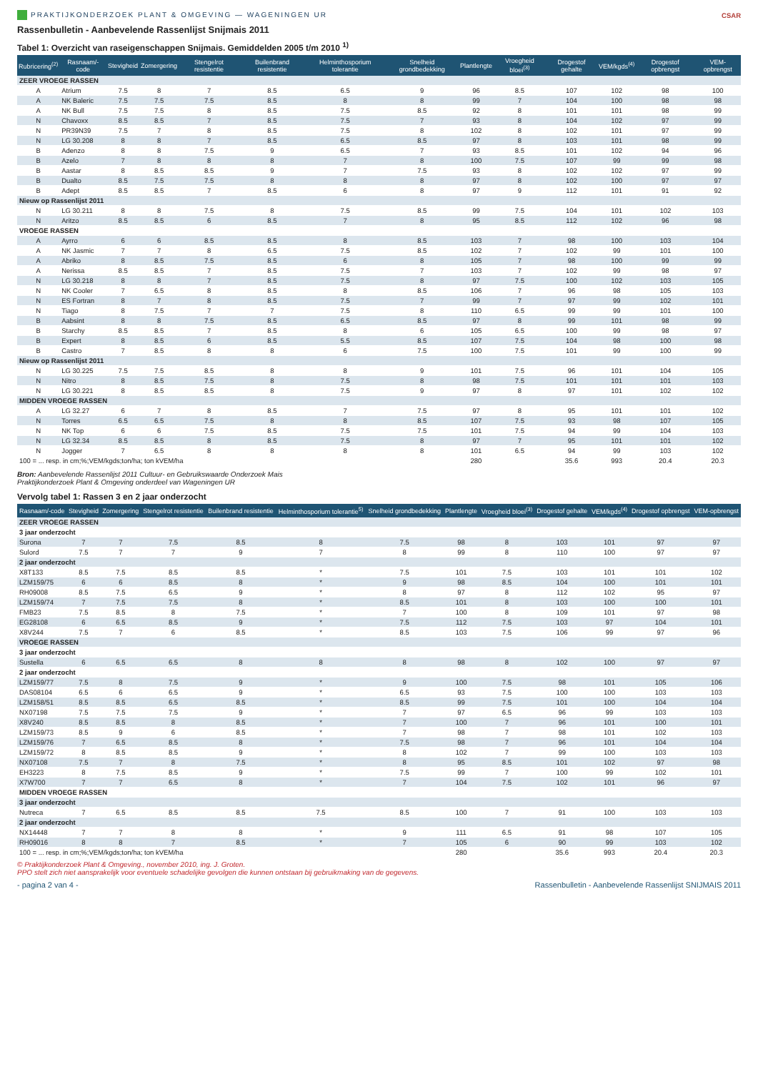PRAKTIJKONDERZOEK PLANT & OMGEVING — WAGENINGEN UR CSAR
Rassenbulletin - Aanbevelende Rassenlijst Snijmais 2011
Tabel 1: Overzicht van raseigenschappen Snijmais. Gemiddelden 2005 t/m 2010 <sup>1)</sup>
| Rubricering<sup>(2)</sup> | Rasnaam/-code | Stevigheid | Zomergering | Stengelrot resistentie | Builenbrand resistentie | Helminthosporium tolerantie | Snelheid grondbedekking | Plantlengte | Vroegheid bloei<sup>(3)</sup> | Drogestof gehalte | VEM/kgds<sup>(4)</sup> | Drogestof opbrengst | VEM-opbrengst |
| --- | --- | --- | --- | --- | --- | --- | --- | --- | --- | --- | --- | --- | --- |
| ZEER VROEGE RASSEN | | | | | | | | | | | | | |
| A | Atrium | 7.5 | 8 | 7 | 8.5 | 6.5 | 9 | 96 | 8.5 | 107 | 102 | 98 | 100 |
| A | NK Baleric | 7.5 | 7.5 | 7.5 | 8.5 | 8 | 8 | 99 | 7 | 104 | 100 | 98 | 98 |
| A | NK Bull | 7.5 | 7.5 | 8 | 8.5 | 7.5 | 8.5 | 92 | 8 | 101 | 101 | 98 | 99 |
| N | Chavoxx | 8.5 | 8.5 | 7 | 8.5 | 7.5 | 7 | 93 | 8 | 104 | 102 | 97 | 99 |
| N | PR39N39 | 7.5 | 7 | 8 | 8.5 | 7.5 | 8 | 102 | 8 | 102 | 101 | 97 | 99 |
| N | LG 30.208 | 8 | 8 | 7 | 8.5 | 6.5 | 8.5 | 97 | 8 | 103 | 101 | 98 | 99 |
| B | Adenzo | 8 | 8 | 7.5 | 9 | 6.5 | 7 | 93 | 8.5 | 101 | 102 | 94 | 96 |
| B | Azelo | 7 | 8 | 8 | 8 | 7 | 8 | 100 | 7.5 | 107 | 99 | 99 | 98 |
| B | Aastar | 8 | 8.5 | 8.5 | 9 | 7 | 7.5 | 93 | 8 | 102 | 102 | 97 | 99 |
| B | Dualto | 8.5 | 7.5 | 7.5 | 8 | 8 | 8 | 97 | 8 | 102 | 100 | 97 | 97 |
| B | Adept | 8.5 | 8.5 | 7 | 8.5 | 6 | 8 | 97 | 9 | 112 | 101 | 91 | 92 |
| Nieuw op Rassenlijst 2011 | | | | | | | | | | | | | |
| N | LG 30.211 | 8 | 8 | 7.5 | 8 | 7.5 | 8.5 | 99 | 7.5 | 104 | 101 | 102 | 103 |
| N | Aritzo | 8.5 | 8.5 | 6 | 8.5 | 7 | 8 | 95 | 8.5 | 112 | 102 | 96 | 98 |
| VROEGE RASSEN | | | | | | | | | | | | | |
| A | Ayrro | 6 | 6 | 8.5 | 8.5 | 8 | 8.5 | 103 | 7 | 98 | 100 | 103 | 104 |
| A | NK Jasmic | 7 | 7 | 8 | 6.5 | 7.5 | 8.5 | 102 | 7 | 102 | 99 | 101 | 100 |
| A | Abriko | 8 | 8.5 | 7.5 | 8.5 | 6 | 8 | 105 | 7 | 98 | 100 | 99 | 99 |
| A | Nerissa | 8.5 | 8.5 | 7 | 8.5 | 7.5 | 7 | 103 | 7 | 102 | 99 | 98 | 97 |
| N | LG 30.218 | 8 | 8 | 7 | 8.5 | 7.5 | 8 | 97 | 7.5 | 100 | 102 | 103 | 105 |
| N | NK Cooler | 7 | 6.5 | 8 | 8.5 | 8 | 8.5 | 106 | 7 | 96 | 98 | 105 | 103 |
| N | ES Fortran | 8 | 7 | 8 | 8.5 | 7.5 | 7 | 99 | 7 | 97 | 99 | 102 | 101 |
| N | Tiago | 8 | 7.5 | 7 | 7 | 7.5 | 8 | 110 | 6.5 | 99 | 99 | 101 | 100 |
| B | Aabsint | 8 | 8 | 7.5 | 8.5 | 6.5 | 8.5 | 97 | 8 | 99 | 101 | 98 | 99 |
| B | Starchy | 8.5 | 8.5 | 7 | 8.5 | 8 | 6 | 105 | 6.5 | 100 | 99 | 98 | 97 |
| B | Expert | 8 | 8.5 | 6 | 8.5 | 5.5 | 8.5 | 107 | 7.5 | 104 | 98 | 100 | 98 |
| B | Castro | 7 | 8.5 | 8 | 8 | 6 | 7.5 | 100 | 7.5 | 101 | 99 | 100 | 99 |
| Nieuw op Rassenlijst 2011 | | | | | | | | | | | | | |
| N | LG 30.225 | 7.5 | 7.5 | 8.5 | 8 | 8 | 9 | 101 | 7.5 | 96 | 101 | 104 | 105 |
| N | Nitro | 8 | 8.5 | 7.5 | 8 | 7.5 | 8 | 98 | 7.5 | 101 | 101 | 101 | 103 |
| N | LG 30.221 | 8 | 8.5 | 8.5 | 8 | 7.5 | 9 | 97 | 8 | 97 | 101 | 102 | 102 |
| MIDDEN VROEGE RASSEN | | | | | | | | | | | | | |
| A | LG 32.27 | 6 | 7 | 8 | 8.5 | 7 | 7.5 | 97 | 8 | 95 | 101 | 101 | 102 |
| N | Torres | 6.5 | 6.5 | 7.5 | 8 | 8 | 8.5 | 107 | 7.5 | 93 | 98 | 107 | 105 |
| N | NK Top | 6 | 6 | 7.5 | 8.5 | 7.5 | 7.5 | 101 | 7.5 | 94 | 99 | 104 | 103 |
| N | LG 32.34 | 8.5 | 8.5 | 8 | 8.5 | 7.5 | 8 | 97 | 7 | 95 | 101 | 101 | 102 |
| N | Jogger | 7 | 6.5 | 8 | 8 | 8 | 8 | 101 | 6.5 | 94 | 99 | 103 | 102 |
| 100 = ... resp. in cm;%;VEM/kgds;ton/ha; ton kVEM/ha | | | | | | | | 280 | | 35.6 | 993 | 20.4 | 20.3 |
Bron: Aanbevelende Rassenlijst 2011 Cultuur- en Gebruikswaarde Onderzoek Mais
Praktijkonderzoek Plant & Omgeving onderdeel van Wageningen UR
Vervolg tabel 1: Rassen 3 en 2 jaar onderzocht
| Rasnaam/-code | Stevigheid | Zomergering | Stengelrot resistentie | Builenbrand resistentie | Helminthosporium tolerantie<sup>5)</sup> | Snelheid grondbedekking | Plantlengte | Vroegheid bloei<sup>(3)</sup> | Drogestof gehalte | VEM/kgds<sup>(4)</sup> | Drogestof opbrengst | VEM-opbrengst |
| --- | --- | --- | --- | --- | --- | --- | --- | --- | --- | --- | --- | --- |
| ZEER VROEGE RASSEN | | | | | | | | | | | | |
| 3 jaar onderzocht | | | | | | | | | | | | |
| Surona | 7 | 7 | 7.5 | 8.5 | 8 | 7.5 | 98 | 8 | 103 | 101 | 97 | 97 |
| Sulord | 7.5 | 7 | 7 | 9 | 7 | 8 | 99 | 8 | 110 | 100 | 97 | 97 |
| 2 jaar onderzocht | | | | | | | | | | | | |
| X8T133 | 8.5 | 7.5 | 8.5 | 8.5 | * | 7.5 | 101 | 7.5 | 103 | 101 | 101 | 102 |
| LZM159/75 | 6 | 6 | 8.5 | 8 | * | 9 | 98 | 8.5 | 104 | 100 | 101 | 101 |
| RH09008 | 8.5 | 7.5 | 6.5 | 9 | * | 8 | 97 | 8 | 112 | 102 | 95 | 97 |
| LZM159/74 | 7 | 7.5 | 7.5 | 8 | * | 8.5 | 101 | 8 | 103 | 100 | 100 | 101 |
| FMB23 | 7.5 | 8.5 | 8 | 7.5 | * | 7 | 100 | 8 | 109 | 101 | 97 | 98 |
| EG28108 | 6 | 6.5 | 8.5 | 9 | * | 7.5 | 112 | 7.5 | 103 | 97 | 104 | 101 |
| X8V244 | 7.5 | 7 | 6 | 8.5 | * | 8.5 | 103 | 7.5 | 106 | 99 | 97 | 96 |
| VROEGE RASSEN | | | | | | | | | | | | |
| 3 jaar onderzocht | | | | | | | | | | | | |
| Sustella | 6 | 6.5 | 6.5 | 8 | 8 | 8 | 98 | 8 | 102 | 100 | 97 | 97 |
| 2 jaar onderzocht | | | | | | | | | | | | |
| LZM159/77 | 7.5 | 8 | 7.5 | 9 | * | 9 | 100 | 7.5 | 98 | 101 | 105 | 106 |
| DAS08104 | 6.5 | 6 | 6.5 | 9 | * | 6.5 | 93 | 7.5 | 100 | 100 | 103 | 103 |
| LZM158/51 | 8.5 | 8.5 | 6.5 | 8.5 | * | 8.5 | 99 | 7.5 | 101 | 100 | 104 | 104 |
| NX07198 | 7.5 | 7.5 | 7.5 | 9 | * | 7 | 97 | 6.5 | 96 | 99 | 103 | 103 |
| X8V240 | 8.5 | 8.5 | 8 | 8.5 | * | 7 | 100 | 7 | 96 | 101 | 100 | 101 |
| LZM159/73 | 8.5 | 9 | 6 | 8.5 | * | 7 | 98 | 7 | 98 | 101 | 102 | 103 |
| LZM159/76 | 7 | 6.5 | 8.5 | 8 | * | 7.5 | 98 | 7 | 96 | 101 | 104 | 104 |
| LZM159/72 | 8 | 8.5 | 8.5 | 9 | * | 8 | 102 | 7 | 99 | 100 | 103 | 103 |
| NX07108 | 7.5 | 7 | 8 | 7.5 | * | 8 | 95 | 8.5 | 101 | 102 | 97 | 98 |
| EH3223 | 8 | 7.5 | 8.5 | 9 | * | 7.5 | 99 | 7 | 100 | 99 | 102 | 101 |
| X7W700 | 7 | 7 | 6.5 | 8 | * | 7 | 104 | 7.5 | 102 | 101 | 96 | 97 |
| MIDDEN VROEGE RASSEN | | | | | | | | | | | | |
| 3 jaar onderzocht | | | | | | | | | | | | |
| Nutreca | 7 | 6.5 | 8.5 | 8.5 | 7.5 | 8.5 | 100 | 7 | 91 | 100 | 103 | 103 |
| 2 jaar onderzocht | | | | | | | | | | | | |
| NX14448 | 7 | 7 | 8 | 8 | * | 9 | 111 | 6.5 | 91 | 98 | 107 | 105 |
| RH09016 | 8 | 8 | 7 | 8.5 | * | 7 | 105 | 6 | 90 | 99 | 103 | 102 |
| 100 = ... resp. in cm;%;VEM/kgds;ton/ha; ton kVEM/ha | | | | | | | 280 | | 35.6 | 993 | 20.4 | 20.3 |
© Praktijkonderzoek Plant & Omgeving., november 2010, ing. J. Groten.
PPO stelt zich niet aansprakelijk voor eventuele schadelijke gevolgen die kunnen ontstaan bij gebruikmaking van de gegevens.
- pagina 2 van 4 - Rassenbulletin - Aanbevelende Rassenlijst SNIJMAIS 2011